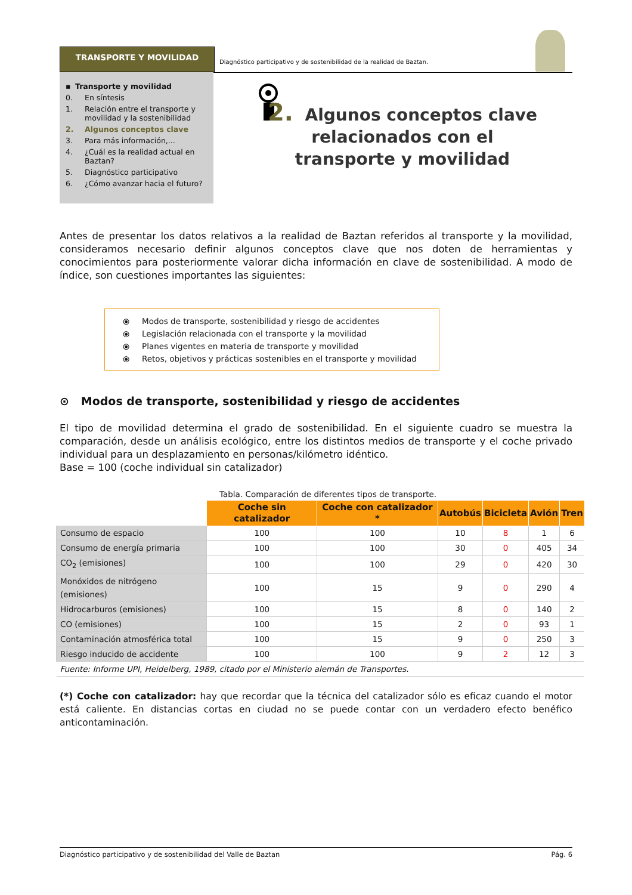TRANSPORTE Y MOVILIDAD
Diagnóstico participativo y de sostenibilidad de la realidad de Baztan.
▪ Transporte y movilidad
0. En síntesis
1. Relación entre el transporte y movilidad y la sostenibilidad
2. Algunos conceptos clave
3. Para más información,...
4. ¿Cuál es la realidad actual en Baztan?
5. Diagnóstico participativo
6. ¿Cómo avanzar hacia el futuro?
2. Algunos conceptos clave relacionados con el transporte y movilidad
Antes de presentar los datos relativos a la realidad de Baztan referidos al transporte y la movilidad, consideramos necesario definir algunos conceptos clave que nos doten de herramientas y conocimientos para posteriormente valorar dicha información en clave de sostenibilidad. A modo de índice, son cuestiones importantes las siguientes:
⦿ Modos de transporte, sostenibilidad y riesgo de accidentes
⦿ Legislación relacionada con el transporte y la movilidad
⦿ Planes vigentes en materia de transporte y movilidad
⦿ Retos, objetivos y prácticas sostenibles en el transporte y movilidad
⊙ Modos de transporte, sostenibilidad y riesgo de accidentes
El tipo de movilidad determina el grado de sostenibilidad. En el siguiente cuadro se muestra la comparación, desde un análisis ecológico, entre los distintos medios de transporte y el coche privado individual para un desplazamiento en personas/kilómetro idéntico.
Base = 100 (coche individual sin catalizador)
Tabla. Comparación de diferentes tipos de transporte.
| | Coche sin catalizador | Coche con catalizador * | Autobús | Bicicleta | Avión | Tren |
| --- | --- | --- | --- | --- | --- | --- |
| Consumo de espacio | 100 | 100 | 10 | 8 | 1 | 6 |
| Consumo de energía primaria | 100 | 100 | 30 | 0 | 405 | 34 |
| CO<sub>2</sub> (emisiones) | 100 | 100 | 29 | 0 | 420 | 30 |
| Monóxidos de nitrógeno (emisiones) | 100 | 15 | 9 | 0 | 290 | 4 |
| Hidrocarburos (emisiones) | 100 | 15 | 8 | 0 | 140 | 2 |
| CO (emisiones) | 100 | 15 | 2 | 0 | 93 | 1 |
| Contaminación atmosférica total | 100 | 15 | 9 | 0 | 250 | 3 |
| Riesgo inducido de accidente | 100 | 100 | 9 | 2 | 12 | 3 |
| Fuente: Informe UPI, Heidelberg, 1989, citado por el Ministerio alemán de Transportes. | | | | | | |
(*) Coche con catalizador: hay que recordar que la técnica del catalizador sólo es eficaz cuando el motor está caliente. En distancias cortas en ciudad no se puede contar con un verdadero efecto benéfico anticontaminación.
Diagnóstico participativo y de sostenibilidad del Valle de Baztan Pág. 6